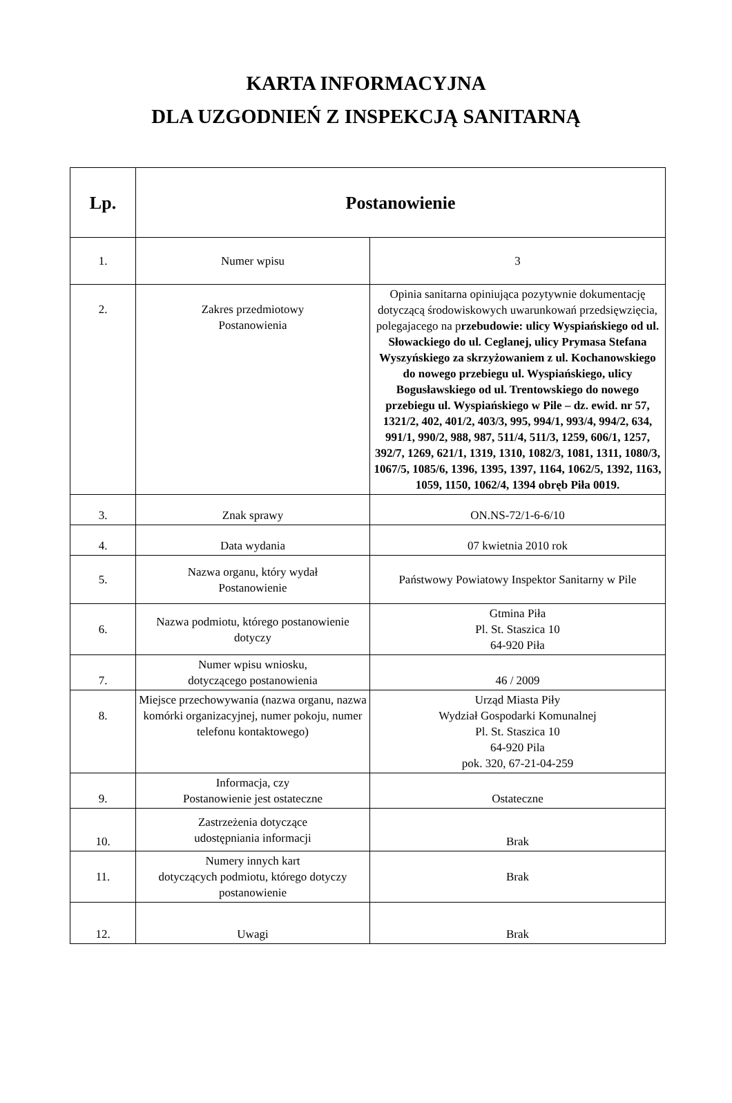KARTA INFORMACYJNA
DLA UZGODNIEŃ Z INSPEKCJĄ SANITARNĄ
| Lp. | Postanowienie | |
| --- | --- | --- |
| 1. | Numer wpisu | 3 |
| 2. | Zakres przedmiotowy Postanowienia | Opinia sanitarna opiniująca pozytywnie dokumentację dotyczącą środowiskowych uwarunkowań przedsięwzięcia, polegajacego na p rzebudowie: ulicy Wyspiańskiego od ul. Słowackiego do ul. Ceglanej, ulicy Prymasa Stefana Wyszyńskiego za skrzyżowaniem z ul. Kochanowskiego do nowego przebiegu ul. Wyspiańskiego, ulicy Bogusławskiego od ul. Trentowskiego do nowego przebiegu ul. Wyspiańskiego w Pile – dz. ewid. nr 57, 1321/2, 402, 401/2, 403/3, 995, 994/1, 993/4, 994/2, 634, 991/1, 990/2, 988, 987, 511/4, 511/3, 1259, 606/1, 1257, 392/7, 1269, 621/1, 1319, 1310, 1082/3, 1081, 1311, 1080/3, 1067/5, 1085/6, 1396, 1395, 1397, 1164, 1062/5, 1392, 1163, 1059, 1150, 1062/4, 1394 obręb Piła 0019. |
| 3. | Znak sprawy | ON.NS-72/1-6-6/10 |
| 4. | Data wydania | 07 kwietnia 2010 rok |
| 5. | Nazwa organu, który wydał Postanowienie | Państwowy Powiatowy Inspektor Sanitarny w Pile |
| 6. | Nazwa podmiotu, którego postanowienie dotyczy | Gtmina Piła Pl. St. Staszica 10 64-920 Piła |
| 7. | Numer wpisu wniosku, dotyczącego postanowienia | 46 / 2009 |
| 8. | Miejsce przechowywania (nazwa organu, nazwa komórki organizacyjnej, numer pokoju, numer telefonu kontaktowego) | Urząd Miasta Piły Wydział Gospodarki Komunalnej Pl. St. Staszica 10 64-920 Pila pok. 320, 67-21-04-259 |
| 9. | Informacja, czy Postanowienie jest ostateczne | Ostateczne |
| 10. | Zastrzeżenia dotyczące udostępniania informacji | Brak |
| 11. | Numery innych kart dotyczących podmiotu, którego dotyczy postanowienie | Brak |
| 12. | Uwagi | Brak |